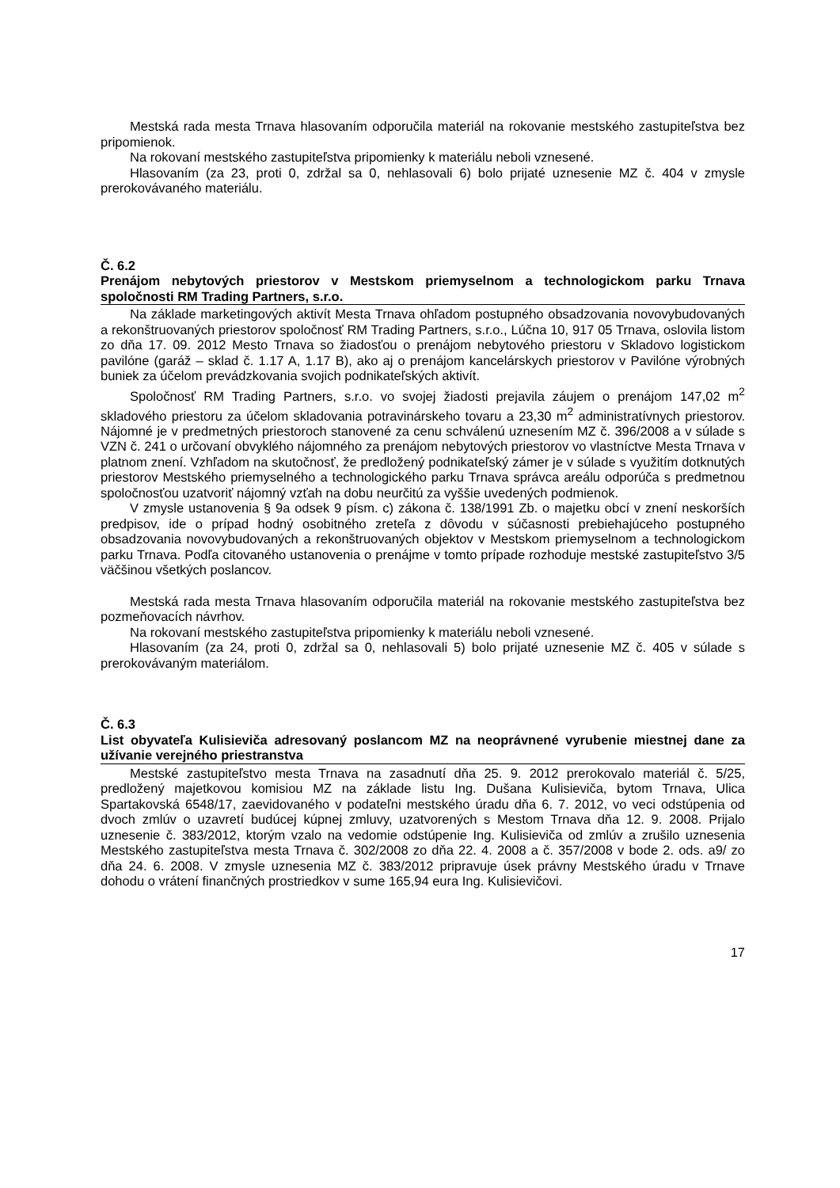Mestská rada mesta Trnava hlasovaním odporučila materiál na rokovanie mestského zastupiteľstva bez pripomienok.
Na rokovaní mestského zastupiteľstva pripomienky k materiálu neboli vznesené.
Hlasovaním (za 23, proti 0, zdržal sa 0, nehlasovali 6) bolo prijaté uznesenie MZ č. 404 v zmysle prerokovávaného materiálu.
Č. 6.2
Prenájom nebytových priestorov v Mestskom priemyselnom a technologickom parku Trnava spoločnosti RM Trading Partners, s.r.o.
Na základe marketingových aktivít Mesta Trnava ohľadom postupného obsadzovania novovybudovaných a rekonštruovaných priestorov spoločnosť RM Trading Partners, s.r.o., Lúčna 10, 917 05 Trnava, oslovila listom zo dňa 17. 09. 2012 Mesto Trnava so žiadosťou o prenájom nebytového priestoru v Skladovo logistickom pavilóne (garáž – sklad č. 1.17 A, 1.17 B), ako aj o prenájom kancelárskych priestorov v Pavilóne výrobných buniek za účelom prevádzkovania svojich podnikateľských aktivít.
Spoločnosť RM Trading Partners, s.r.o. vo svojej žiadosti prejavila záujem o prenájom 147,02 m<sup>2</sup> skladového priestoru za účelom skladovania potravinárskeho tovaru a 23,30 m<sup>2</sup> administratívnych priestorov. Nájomné je v predmetných priestoroch stanovené za cenu schválenú uznesením MZ č. 396/2008 a v súlade s VZN č. 241 o určovaní obvyklého nájomného za prenájom nebytových priestorov vo vlastníctve Mesta Trnava v platnom znení. Vzhľadom na skutočnosť, že predložený podnikateľský zámer je v súlade s využitím dotknutých priestorov Mestského priemyselného a technologického parku Trnava správca areálu odporúča s predmetnou spoločnosťou uzatvoriť nájomný vzťah na dobu neurčitú za vyššie uvedených podmienok.
V zmysle ustanovenia § 9a odsek 9 písm. c) zákona č. 138/1991 Zb. o majetku obcí v znení neskorších predpisov, ide o prípad hodný osobitného zreteľa z dôvodu v súčasnosti prebiehajúceho postupného obsadzovania novovybudovaných a rekonštruovaných objektov v Mestskom priemyselnom a technologickom parku Trnava. Podľa citovaného ustanovenia o prenájme v tomto prípade rozhoduje mestské zastupiteľstvo 3/5 väčšinou všetkých poslancov.
Mestská rada mesta Trnava hlasovaním odporučila materiál na rokovanie mestského zastupiteľstva bez pozmeňovacích návrhov.
Na rokovaní mestského zastupiteľstva pripomienky k materiálu neboli vznesené.
Hlasovaním (za 24, proti 0, zdržal sa 0, nehlasovali 5) bolo prijaté uznesenie MZ č. 405 v súlade s prerokovávaným materiálom.
Č. 6.3
List obyvateľa Kulisieviča adresovaný poslancom MZ na neoprávnené vyrubenie miestnej dane za užívanie verejného priestranstva
Mestské zastupiteľstvo mesta Trnava na zasadnutí dňa 25. 9. 2012 prerokovalo materiál č. 5/25, predložený majetkovou komisiou MZ na základe listu Ing. Dušana Kulisieviča, bytom Trnava, Ulica Spartakovská 6548/17, zaevidovaného v podateľni mestského úradu dňa 6. 7. 2012, vo veci odstúpenia od dvoch zmlúv o uzavretí budúcej kúpnej zmluvy, uzatvorených s Mestom Trnava dňa 12. 9. 2008. Prijalo uznesenie č. 383/2012, ktorým vzalo na vedomie odstúpenie Ing. Kulisieviča od zmlúv a zrušilo uznesenia Mestského zastupiteľstva mesta Trnava č. 302/2008 zo dňa 22. 4. 2008 a č. 357/2008 v bode 2. ods. a9/ zo dňa 24. 6. 2008. V zmysle uznesenia MZ č. 383/2012 pripravuje úsek právny Mestského úradu v Trnave dohodu o vrátení finančných prostriedkov v sume 165,94 eura Ing. Kulisievičovi.
17